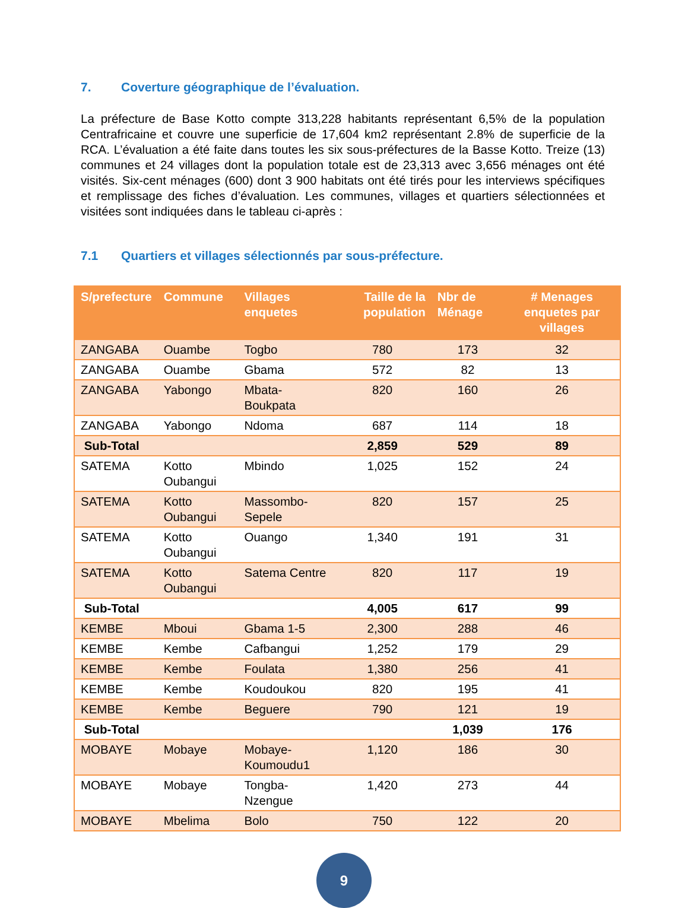7. Coverture géographique de l’évaluation.
La préfecture de Base Kotto compte 313,228 habitants représentant 6,5% de la population Centrafricaine et couvre une superficie de 17,604 km2 représentant 2.8% de superficie de la RCA. L’évaluation a été faite dans toutes les six sous-préfectures de la Basse Kotto. Treize (13) communes et 24 villages dont la population totale est de 23,313 avec 3,656 ménages ont été visités. Six-cent ménages (600) dont 3 900 habitats ont été tirés pour les interviews spécifiques et remplissage des fiches d’évaluation. Les communes, villages et quartiers sélectionnées et visitées sont indiquées dans le tableau ci-après :
7.1 Quartiers et villages sélectionnés par sous-préfecture.
| S/prefecture | Commune | Villages enquetes | Taille de la population | Nbr de Ménage | # Menages enquetes par villages |
| --- | --- | --- | --- | --- | --- |
| ZANGABA | Ouambe | Togbo | 780 | 173 | 32 |
| ZANGABA | Ouambe | Gbama | 572 | 82 | 13 |
| ZANGABA | Yabongo | Mbata-Boukpata | 820 | 160 | 26 |
| ZANGABA | Yabongo | Ndoma | 687 | 114 | 18 |
| Sub-Total | | | 2,859 | 529 | 89 |
| SATEMA | Kotto Oubangui | Mbindo | 1,025 | 152 | 24 |
| SATEMA | Kotto Oubangui | Massombo-Sepele | 820 | 157 | 25 |
| SATEMA | Kotto Oubangui | Ouango | 1,340 | 191 | 31 |
| SATEMA | Kotto Oubangui | Satema Centre | 820 | 117 | 19 |
| Sub-Total | | | 4,005 | 617 | 99 |
| KEMBE | Mboui | Gbama 1-5 | 2,300 | 288 | 46 |
| KEMBE | Kembe | Cafbangui | 1,252 | 179 | 29 |
| KEMBE | Kembe | Foulata | 1,380 | 256 | 41 |
| KEMBE | Kembe | Koudoukou | 820 | 195 | 41 |
| KEMBE | Kembe | Beguere | 790 | 121 | 19 |
| Sub-Total | | | | 1,039 | 176 |
| MOBAYE | Mobaye | Mobaye-Koumoudu1 | 1,120 | 186 | 30 |
| MOBAYE | Mobaye | Tongba-Nzengue | 1,420 | 273 | 44 |
| MOBAYE | Mbelima | Bolo | 750 | 122 | 20 |
9